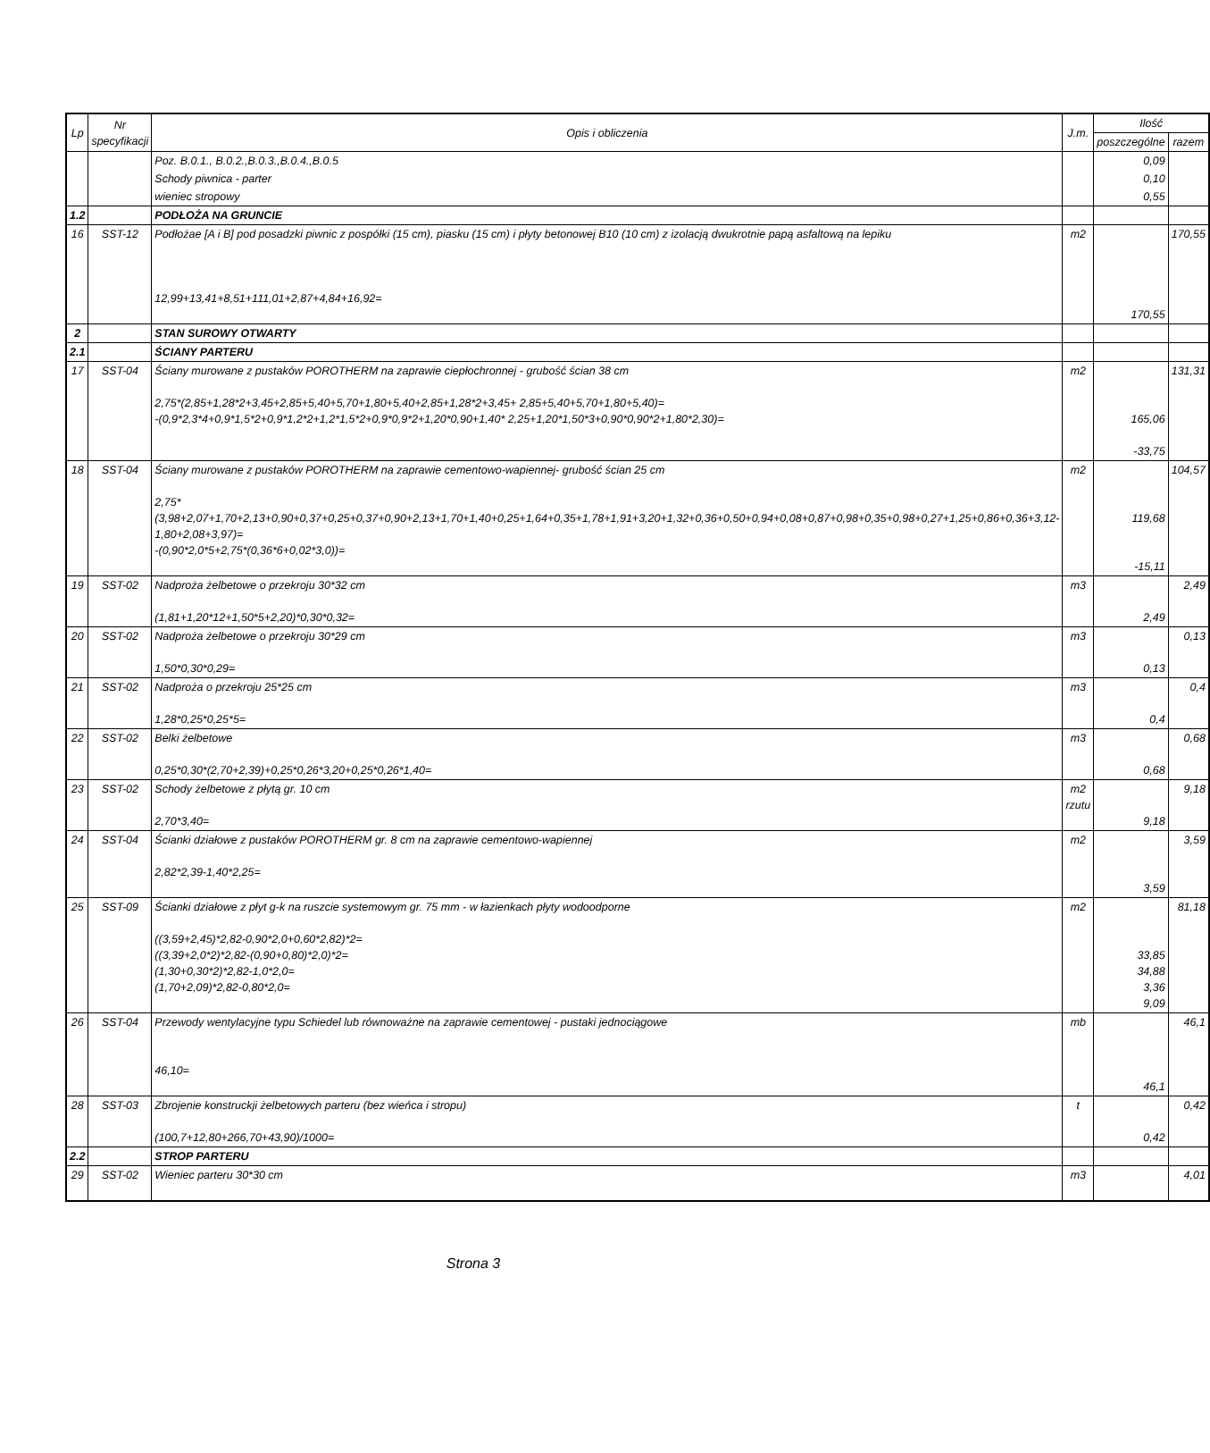| Lp | Nr specyfikacji | Opis i obliczenia | J.m. | Ilość | |
| --- | --- | --- | --- | --- | --- |
| | | | | poszczególne | razem |
| | | Poz. B.0.1., B.0.2.,B.0.3.,B.0.4.,B.0.5 | | 0,09 | |
| | | Schody piwnica - parter | | 0,10 | |
| | | wieniec stropowy | | 0,55 | |
| 1.2 | | PODŁOŻA NA GRUNCIE | | | |
| 16 | SST-12 | Podłożae [A i B] pod posadzki piwnic z pospółki (15 cm), piasku (15 cm) i płyty betonowej B10 (10 cm) z izolacją dwukrotnie papą asfaltową na lepiku 12,99+13,41+8,51+111,01+2,87+4,84+16,92= | m2 | 170,55 | 170,55 |
| 2 | | STAN SUROWY OTWARTY | | | |
| 2.1 | | ŚCIANY PARTERU | | | |
| 17 | SST-04 | Ściany murowane z pustaków POROTHERM na zaprawie ciepłochronnej - grubość ścian 38 cm 2,75*(2,85+1,28*2+3,45+2,85+5,40+5,70+1,80+5,40+2,85+1,28*2+3,45+ 2,85+5,40+5,70+1,80+5,40)= -(0,9*2,3*4+0,9*1,5*2+0,9*1,2*2+1,2*1,5*2+0,9*0,9*2+1,20*0,90+1,40* 2,25+1,20*1,50*3+0,90*0,90*2+1,80*2,30)= | m2 | 165,06 -33,75 | 131,31 |
| 18 | SST-04 | Ściany murowane z pustaków POROTHERM na zaprawie cementowo-wapiennej- grubość ścian 25 cm 2,75*(3,98+2,07+1,70+2,13+0,90+0,37+0,25+0,37+0,90+2,13+1,70+1,40+0,25+1,64+0,35+1,78+1,91+3,20+1,32+0,36+0,50+0,94+0,08+0,87+0,98+0,35+0,98+0,27+1,25+0,86+0,36+3,12-1,80+2,08+3,97)= -(0,90*2,0*5+2,75*(0,36*6+0,02*3,0))= | m2 | 119,68 -15,11 | 104,57 |
| 19 | SST-02 | Nadproża żelbetowe o przekroju 30*32 cm (1,81+1,20*12+1,50*5+2,20)*0,30*0,32= | m3 | 2,49 | 2,49 |
| 20 | SST-02 | Nadproża żelbetowe o przekroju 30*29 cm 1,50*0,30*0,29= | m3 | 0,13 | 0,13 |
| 21 | SST-02 | Nadproża o przekroju 25*25 cm 1,28*0,25*0,25*5= | m3 | 0,4 | 0,4 |
| 22 | SST-02 | Belki żelbetowe 0,25*0,30*(2,70+2,39)+0,25*0,26*3,20+0,25*0,26*1,40= | m3 | 0,68 | 0,68 |
| 23 | SST-02 | Schody żelbetowe z płytą gr. 10 cm 2,70*3,40= | m2 rzutu | 9,18 | 9,18 |
| 24 | SST-04 | Ścianki działowe z pustaków POROTHERM gr. 8 cm na zaprawie cementowo-wapiennej 2,82*2,39-1,40*2,25= | m2 | 3,59 | 3,59 |
| 25 | SST-09 | Ścianki działowe z płyt g-k na ruszcie systemowym gr. 75 mm - w łazienkach płyty wodoodporne ((3,59+2,45)*2,82-0,90*2,0+0,60*2,82)*2= ((3,39+2,0*2)*2,82-(0,90+0,80)*2,0)*2= (1,30+0,30*2)*2,82-1,0*2,0= (1,70+2,09)*2,82-0,80*2,0= | m2 | 33,85 34,88 3,36 9,09 | 81,18 |
| 26 | SST-04 | Przewody wentylacyjne typu Schiedel lub równoważne na zaprawie cementowej - pustaki jednociągowe 46,10= | mb | 46,1 | 46,1 |
| 28 | SST-03 | Zbrojenie konstruckji żelbetowych parteru (bez wieńca i stropu) (100,7+12,80+266,70+43,90)/1000= | t | 0,42 | 0,42 |
| 2.2 | | STROP PARTERU | | | |
| 29 | SST-02 | Wieniec parteru 30*30 cm | m3 | | 4,01 |
Strona 3